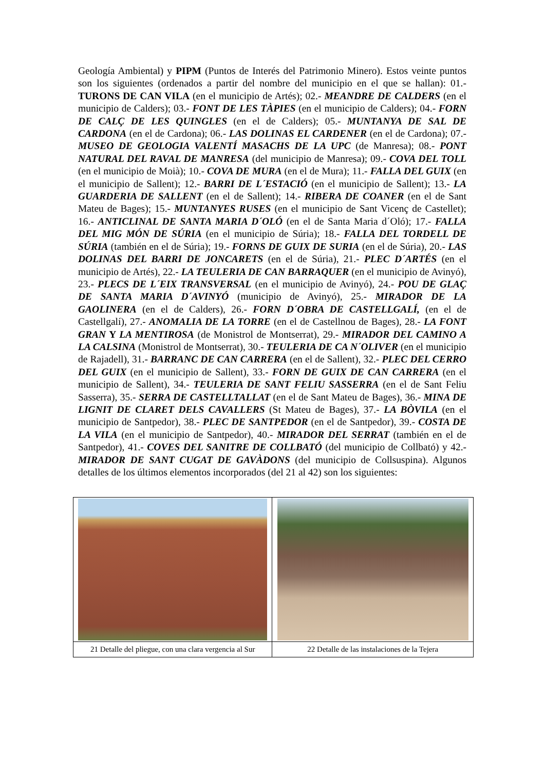Geología Ambiental) y PIPM (Puntos de Interés del Patrimonio Minero). Estos veinte puntos son los siguientes (ordenados a partir del nombre del municipio en el que se hallan): 01.- TURONS DE CAN VILA (en el municipio de Artés); 02.- MEANDRE DE CALDERS (en el municipio de Calders); 03.- FONT DE LES TÀPIES (en el municipio de Calders); 04.- FORN DE CALÇ DE LES QUINGLES (en el de Calders); 05.- MUNTANYA DE SAL DE CARDONA (en el de Cardona); 06.- LAS DOLINAS EL CARDENER (en el de Cardona); 07.- MUSEO DE GEOLOGIA VALENTÍ MASACHS DE LA UPC (de Manresa); 08.- PONT NATURAL DEL RAVAL DE MANRESA (del municipio de Manresa); 09.- COVA DEL TOLL (en el municipio de Moià); 10.- COVA DE MURA (en el de Mura); 11.- FALLA DEL GUIX (en el municipio de Sallent); 12.- BARRI DE L´ESTACIÓ (en el municipio de Sallent); 13.- LA GUARDERIA DE SALLENT (en el de Sallent); 14.- RIBERA DE COANER (en el de Sant Mateu de Bages); 15.- MUNTANYES RUSES (en el municipio de Sant Vicenç de Castellet); 16.- ANTICLINAL DE SANTA MARIA D´OLÓ (en el de Santa Maria d´Oló); 17.- FALLA DEL MIG MÓN DE SÚRIA (en el municipio de Súria); 18.- FALLA DEL TORDELL DE SÚRIA (también en el de Súria); 19.- FORNS DE GUIX DE SURIA (en el de Súria), 20.- LAS DOLINAS DEL BARRI DE JONCARETS (en el de Súria), 21.- PLEC D´ARTÉS (en el municipio de Artés), 22.- LA TEULERIA DE CAN BARRAQUER (en el municipio de Avinyó), 23.- PLECS DE L´EIX TRANSVERSAL (en el municipio de Avinyó), 24.- POU DE GLAÇ DE SANTA MARIA D´AVINYÓ (municipio de Avinyó), 25.- MIRADOR DE LA GAOLINERA (en el de Calders), 26.- FORN D´OBRA DE CASTELLGALÍ, (en el de Castellgalí), 27.- ANOMALIA DE LA TORRE (en el de Castellnou de Bages), 28.- LA FONT GRAN Y LA MENTIROSA (de Monistrol de Montserrat), 29.- MIRADOR DEL CAMINO A LA CALSINA (Monistrol de Montserrat), 30.- TEULERIA DE CA N´OLIVER (en el municipio de Rajadell), 31.- BARRANC DE CAN CARRERA (en el de Sallent), 32.- PLEC DEL CERRO DEL GUIX (en el municipio de Sallent), 33.- FORN DE GUIX DE CAN CARRERA (en el municipio de Sallent), 34.- TEULERIA DE SANT FELIU SASSERRA (en el de Sant Feliu Sasserra), 35.- SERRA DE CASTELLTALLAT (en el de Sant Mateu de Bages), 36.- MINA DE LIGNIT DE CLARET DELS CAVALLERS (St Mateu de Bages), 37.- LA BÒVILA (en el municipio de Santpedor), 38.- PLEC DE SANTPEDOR (en el de Santpedor), 39.- COSTA DE LA VILA (en el municipio de Santpedor), 40.- MIRADOR DEL SERRAT (también en el de Santpedor), 41.- COVES DEL SANITRE DE COLLBATÓ (del municipio de Collbató) y 42.- MIRADOR DE SANT CUGAT DE GAVÀDONS (del municipio de Collsuspina). Algunos detalles de los últimos elementos incorporados (del 21 al 42) son los siguientes:
| 21 Detalle del pliegue, con una clara vergencia al Sur | 22 Detalle de las instalaciones de la Tejera |